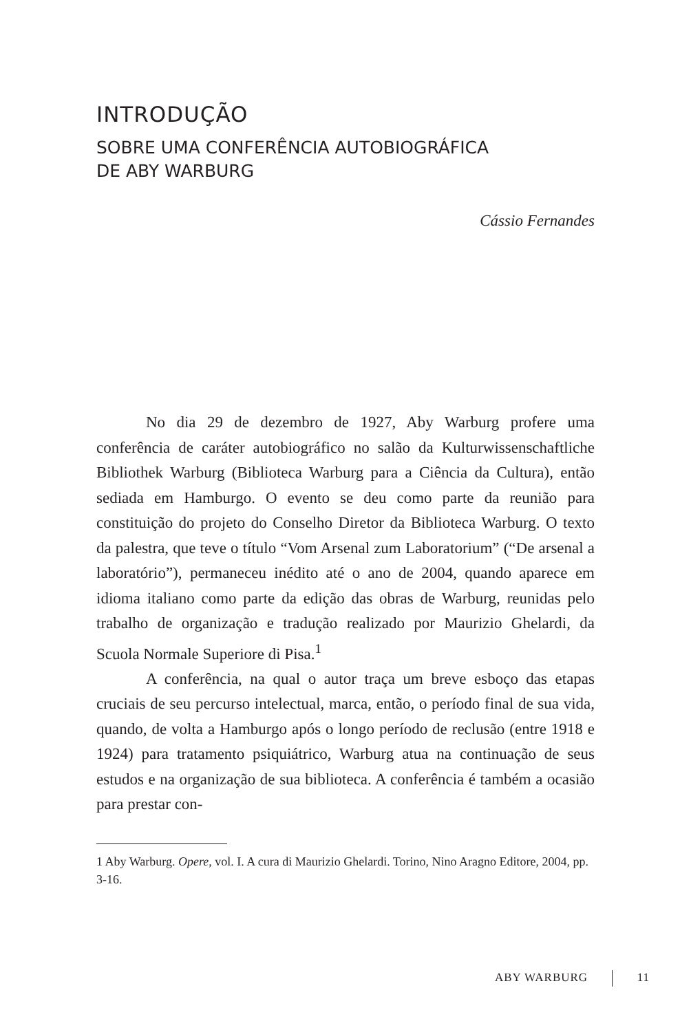INTRODUÇÃO
SOBRE UMA CONFERÊNCIA AUTOBIOGRÁFICA
DE ABY WARBURG
Cássio Fernandes
No dia 29 de dezembro de 1927, Aby Warburg profere uma conferência de caráter autobiográfico no salão da Kulturwissen­schaftliche Bibliothek Warburg (Biblioteca Warburg para a Ciência da Cultura), então sediada em Hamburgo. O evento se deu como parte da reunião para constituição do projeto do Conselho Diretor da Biblioteca Warburg. O texto da palestra, que teve o título “Vom Arsenal zum Laboratorium” (“De arsenal a laboratório”), per­maneceu inédito até o ano de 2004, quando aparece em idioma italiano como parte da edição das obras de Warburg, reunidas pelo trabalho de organização e tradução realizado por Maurizio Ghelardi, da Scuola Normale Superiore di Pisa.<sup>1</sup>
A conferência, na qual o autor traça um breve esboço das etapas cruciais de seu percurso intelectual, marca, então, o período final de sua vida, quando, de volta a Hamburgo após o longo pe­ríodo de reclusão (entre 1918 e 1924) para tratamento psiquiátrico, Warburg atua na continuação de seus estudos e na organização de sua biblioteca. A conferência é também a ocasião para prestar con-
1 Aby Warburg. Opere, vol. I. A cura di Maurizio Ghelardi. Torino, Nino Aragno Editore, 2004, pp. 3-16.
ABY WARBURG 11